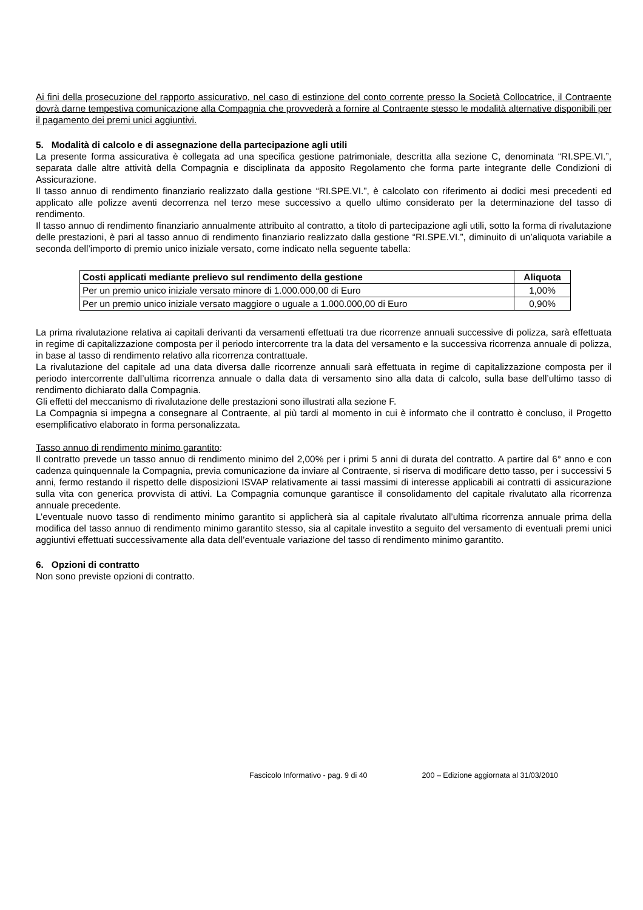Ai fini della prosecuzione del rapporto assicurativo, nel caso di estinzione del conto corrente presso la Società Collocatrice, il Contraente dovrà darne tempestiva comunicazione alla Compagnia che provvederà a fornire al Contraente stesso le modalità alternative disponibili per il pagamento dei premi unici aggiuntivi.
5. Modalità di calcolo e di assegnazione della partecipazione agli utili
La presente forma assicurativa è collegata ad una specifica gestione patrimoniale, descritta alla sezione C, denominata “RI.SPE.VI.”, separata dalle altre attività della Compagnia e disciplinata da apposito Regolamento che forma parte integrante delle Condizioni di Assicurazione.
Il tasso annuo di rendimento finanziario realizzato dalla gestione “RI.SPE.VI.”, è calcolato con riferimento ai dodici mesi precedenti ed applicato alle polizze aventi decorrenza nel terzo mese successivo a quello ultimo considerato per la determinazione del tasso di rendimento.
Il tasso annuo di rendimento finanziario annualmente attribuito al contratto, a titolo di partecipazione agli utili, sotto la forma di rivalutazione delle prestazioni, è pari al tasso annuo di rendimento finanziario realizzato dalla gestione “RI.SPE.VI.”, diminuito di un’aliquota variabile a seconda dell’importo di premio unico iniziale versato, come indicato nella seguente tabella:
| Costi applicati mediante prelievo sul rendimento della gestione | Aliquota |
| --- | --- |
| Per un premio unico iniziale versato minore di 1.000.000,00 di Euro | 1,00% |
| Per un premio unico iniziale versato maggiore o uguale a 1.000.000,00 di Euro | 0,90% |
La prima rivalutazione relativa ai capitali derivanti da versamenti effettuati tra due ricorrenze annuali successive di polizza, sarà effettuata in regime di capitalizzazione composta per il periodo intercorrente tra la data del versamento e la successiva ricorrenza annuale di polizza, in base al tasso di rendimento relativo alla ricorrenza contrattuale.
La rivalutazione del capitale ad una data diversa dalle ricorrenze annuali sarà effettuata in regime di capitalizzazione composta per il periodo intercorrente dall’ultima ricorrenza annuale o dalla data di versamento sino alla data di calcolo, sulla base dell’ultimo tasso di rendimento dichiarato dalla Compagnia.
Gli effetti del meccanismo di rivalutazione delle prestazioni sono illustrati alla sezione F.
La Compagnia si impegna a consegnare al Contraente, al più tardi al momento in cui è informato che il contratto è concluso, il Progetto esemplificativo elaborato in forma personalizzata.
Tasso annuo di rendimento minimo garantito:
Il contratto prevede un tasso annuo di rendimento minimo del 2,00% per i primi 5 anni di durata del contratto. A partire dal 6° anno e con cadenza quinquennale la Compagnia, previa comunicazione da inviare al Contraente, si riserva di modificare detto tasso, per i successivi 5 anni, fermo restando il rispetto delle disposizioni ISVAP relativamente ai tassi massimi di interesse applicabili ai contratti di assicurazione sulla vita con generica provvista di attivi. La Compagnia comunque garantisce il consolidamento del capitale rivalutato alla ricorrenza annuale precedente.
L’eventuale nuovo tasso di rendimento minimo garantito si applicherà sia al capitale rivalutato all’ultima ricorrenza annuale prima della modifica del tasso annuo di rendimento minimo garantito stesso, sia al capitale investito a seguito del versamento di eventuali premi unici aggiuntivi effettuati successivamente alla data dell’eventuale variazione del tasso di rendimento minimo garantito.
6. Opzioni di contratto
Non sono previste opzioni di contratto.
Fascicolo Informativo - pag. 9 di 40 200 – Edizione aggiornata al 31/03/2010